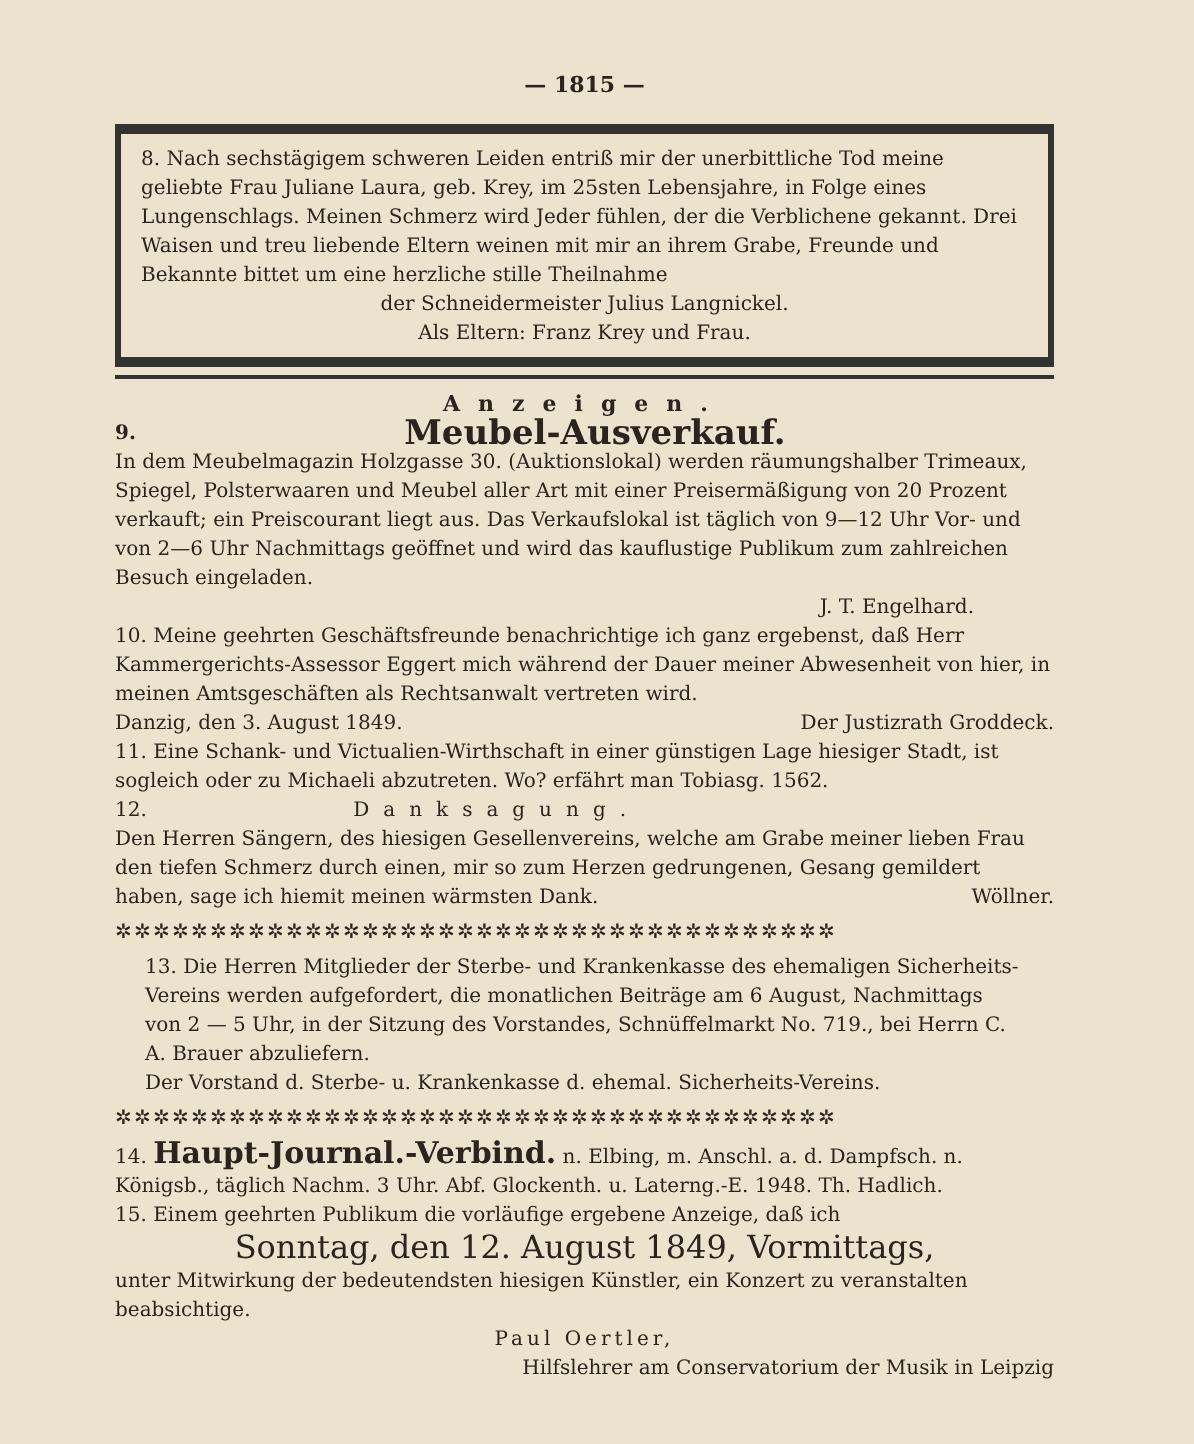— 1815 —
8. Nach sechstägigem schweren Leiden entriß mir der unerbittliche Tod meine geliebte Frau Juliane Laura, geb. Krey, im 25sten Lebensjahre, in Folge eines Lungenschlags. Meinen Schmerz wird Jeder fühlen, der die Verblichene gekannt. Drei Waisen und treu liebende Eltern weinen mit mir an ihrem Grabe, Freunde und Bekannte bittet um eine herzliche stille Theilnahme
der Schneidermeister Julius Langnickel.
Als Eltern: Franz Krey und Frau.
Anzeigen.
9. Meubel-Ausverkauf.
In dem Meubelmagazin Holzgasse 30. (Auktionslokal) werden räumungshalber Trimeaux, Spiegel, Polsterwaaren und Meubel aller Art mit einer Preisermäßigung von 20 Prozent verkauft; ein Preiscourant liegt aus. Das Verkaufslokal ist täglich von 9—12 Uhr Vor- und von 2—6 Uhr Nachmittags geöffnet und wird das kauflustige Publikum zum zahlreichen Besuch eingeladen.
J. T. Engelhard.
10. Meine geehrten Geschäftsfreunde benachrichtige ich ganz ergebenst, daß Herr Kammergerichts-Assessor Eggert mich während der Dauer meiner Abwesenheit von hier, in meinen Amtsgeschäften als Rechtsanwalt vertreten wird.
Danzig, den 3. August 1849. Der Justizrath Groddeck.
11. Eine Schank- und Victualien-Wirthschaft in einer günstigen Lage hiesiger Stadt, ist sogleich oder zu Michaeli abzutreten. Wo? erfährt man Tobiasg. 1562.
12. Danksagung.
Den Herren Sängern, des hiesigen Gesellenvereins, welche am Grabe meiner lieben Frau den tiefen Schmerz durch einen, mir so zum Herzen gedrungenen, Gesang gemildert haben, sage ich hiemit meinen wärmsten Dank. Wöllner.
✲✲✲✲✲✲✲✲✲✲✲✲✲✲✲✲✲✲✲✲✲✲✲✲✲✲✲✲✲✲✲✲✲✲✲✲✲✲
13. Die Herren Mitglieder der Sterbe- und Krankenkasse des ehemaligen Sicherheits-Vereins werden aufgefordert, die monatlichen Beiträge am 6 August, Nachmittags von 2 — 5 Uhr, in der Sitzung des Vorstandes, Schnüffelmarkt No. 719., bei Herrn C. A. Brauer abzuliefern.
Der Vorstand d. Sterbe- u. Krankenkasse d. ehemal. Sicherheits-Vereins.
✲✲✲✲✲✲✲✲✲✲✲✲✲✲✲✲✲✲✲✲✲✲✲✲✲✲✲✲✲✲✲✲✲✲✲✲✲✲
14. Haupt-Journal.-Verbind. n. Elbing, m. Anschl. a. d. Dampfsch. n. Königsb., täglich Nachm. 3 Uhr. Abf. Glockenth. u. Laterng.-E. 1948. Th. Hadlich.
15. Einem geehrten Publikum die vorläufige ergebene Anzeige, daß ich
Sonntag, den 12. August 1849, Vormittags,
unter Mitwirkung der bedeutendsten hiesigen Künstler, ein Konzert zu veranstalten beabsichtige.
Paul Oertler,
Hilfslehrer am Conservatorium der Musik in Leipzig